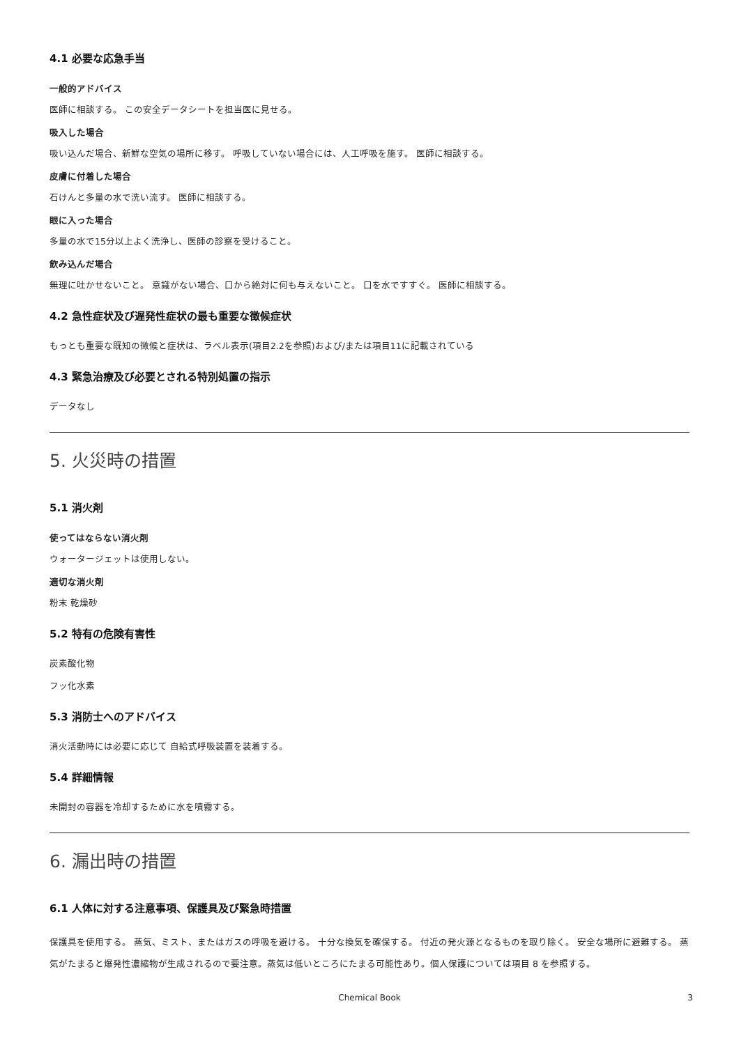4.1 必要な応急手当
一般的アドバイス
医師に相談する。 この安全データシートを担当医に見せる。
吸入した場合
吸い込んだ場合、新鮮な空気の場所に移す。 呼吸していない場合には、人工呼吸を施す。 医師に相談する。
皮膚に付着した場合
石けんと多量の水で洗い流す。 医師に相談する。
眼に入った場合
多量の水で15分以上よく洗浄し、医師の診察を受けること。
飲み込んだ場合
無理に吐かせないこと。 意識がない場合、口から絶対に何も与えないこと。 口を水ですすぐ。 医師に相談する。
4.2 急性症状及び遅発性症状の最も重要な徴候症状
もっとも重要な既知の徴候と症状は、ラベル表示(項目2.2を参照)および/または項目11に記載されている
4.3 緊急治療及び必要とされる特別処置の指示
データなし
5. 火災時の措置
5.1 消火剤
使ってはならない消火剤
ウォータージェットは使用しない。
適切な消火剤
粉末 乾燥砂
5.2 特有の危険有害性
炭素酸化物
フッ化水素
5.3 消防士へのアドバイス
消火活動時には必要に応じて 自給式呼吸装置を装着する。
5.4 詳細情報
未開封の容器を冷却するために水を噴霧する。
6. 漏出時の措置
6.1 人体に対する注意事項、保護具及び緊急時措置
保護具を使用する。 蒸気、ミスト、またはガスの呼吸を避ける。 十分な換気を確保する。 付近の発火源となるものを取り除く。 安全な場所に避難する。 蒸気がたまると爆発性濃縮物が生成されるので要注意。蒸気は低いところにたまる可能性あり。個人保護については項目 8 を参照する。
Chemical Book 3